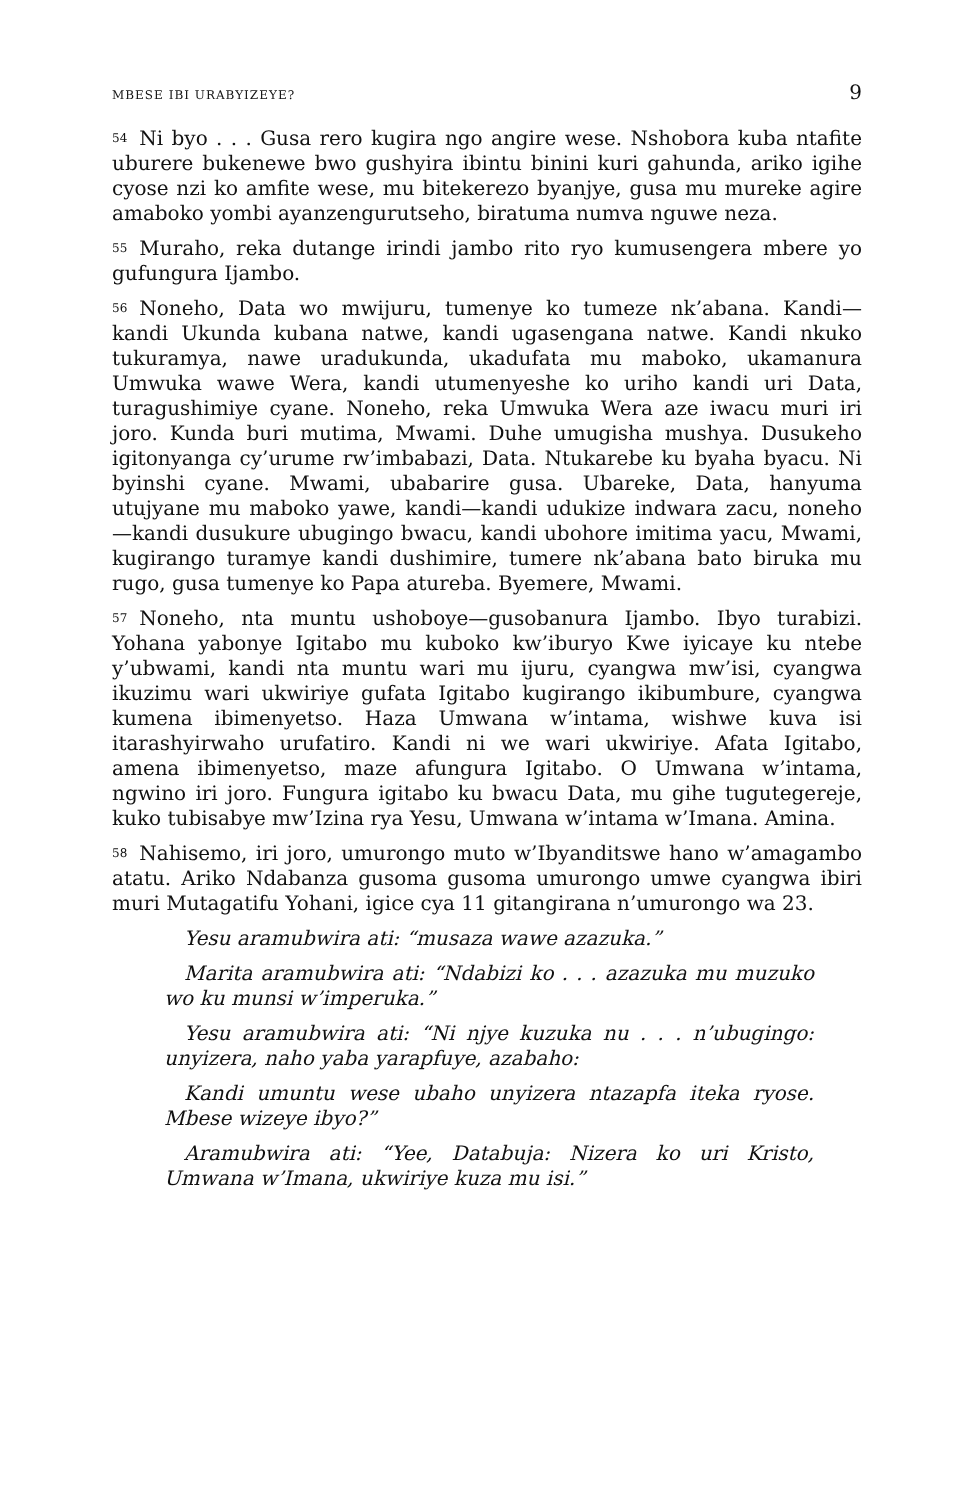MBESE IBI URABYIZEYE? 9
<sup>54</sup>Ni byo . . . Gusa rero kugira ngo angire wese. Nshobora kuba ntafite uburere bukenewe bwo gushyira ibintu binini kuri gahunda, ariko igihe cyose nzi ko amfite wese, mu bitekerezo byanjye, gusa mu mureke agire amaboko yombi ayanzengurutseho, biratuma numva nguwe neza.
<sup>55</sup> Muraho, reka dutange irindi jambo rito ryo kumusengera mbere yo gufungura Ijambo.
<sup>56</sup> Noneho, Data wo mwijuru, tumenye ko tumeze nk’abana. Kandi—kandi Ukunda kubana natwe, kandi ugasengana natwe. Kandi nkuko tukuramya, nawe uradukunda, ukadufata mu maboko, ukamanura Umwuka wawe Wera, kandi utumenyeshe ko uriho kandi uri Data, turagushimiye cyane. Noneho, reka Umwuka Wera aze iwacu muri iri joro. Kunda buri mutima, Mwami. Duhe umugisha mushya. Dusukeho igitonyanga cy’urume rw’imbabazi, Data. Ntukarebe ku byaha byacu. Ni byinshi cyane. Mwami, ubabarire gusa. Ubareke, Data, hanyuma utujyane mu maboko yawe, kandi—kandi udukize indwara zacu, noneho—kandi dusukure ubugingo bwacu, kandi ubohore imitima yacu, Mwami, kugirango turamye kandi dushimire, tumere nk’abana bato biruka mu rugo, gusa tumenye ko Papa atureba. Byemere, Mwami.
<sup>57</sup> Noneho, nta muntu ushoboye—gusobanura Ijambo. Ibyo turabizi. Yohana yabonye Igitabo mu kuboko kw’iburyo Kwe iyicaye ku ntebe y’ubwami, kandi nta muntu wari mu ijuru, cyangwa mw’isi, cyangwa ikuzimu wari ukwiriye gufata Igitabo kugirango ikibumbure, cyangwa kumena ibimenyetso. Haza Umwana w’intama, wishwe kuva isi itarashyirwaho urufatiro. Kandi ni we wari ukwiriye. Afata Igitabo, amena ibimenyetso, maze afungura Igitabo. O Umwana w’intama, ngwino iri joro. Fungura igitabo ku bwacu Data, mu gihe tugutegereje, kuko tubisabye mw’Izina rya Yesu, Umwana w’intama w’Imana. Amina.
<sup>58</sup> Nahisemo, iri joro, umurongo muto w’Ibyanditswe hano w’amagambo atatu. Ariko Ndabanza gusoma gusoma umurongo umwe cyangwa ibiri muri Mutagatifu Yohani, igice cya 11 gitangirana n’umurongo wa 23.
Yesu aramubwira ati: “musaza wawe azazuka.”
Marita aramubwira ati: “Ndabizi ko . . . azazuka mu muzuko wo ku munsi w’imperuka.”
Yesu aramubwira ati: “Ni njye kuzuka nu . . . n’ubugingo: unyizera, naho yaba yarapfuye, azabaho:
Kandi umuntu wese ubaho unyizera ntazapfa iteka ryose. Mbese wizeye ibyo?”
Aramubwira ati: “Yee, Databuja: Nizera ko uri Kristo, Umwana w’Imana, ukwiriye kuza mu isi.”